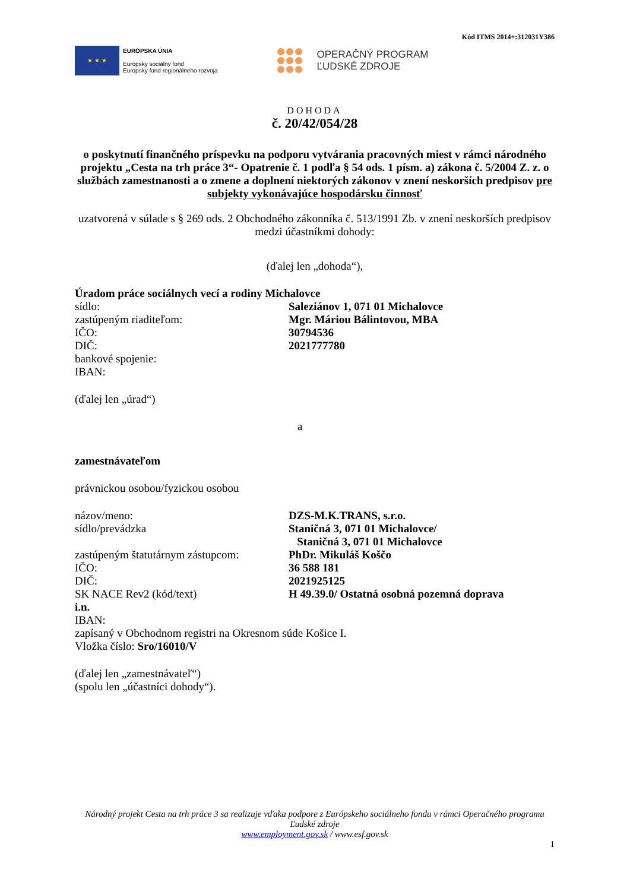Kód ITMS 2014+:312031Y386
★ ★ ★
EURÓPSKA ÚNIA
Európsky sociálny fond
Európsky fond regionálneho rozvoja
OPERAČNÝ PROGRAM
ĽUDSKÉ ZDROJE
DOHODA
č. 20/42/054/28
o poskytnutí finančného príspevku na podporu vytvárania pracovných miest v rámci národného projektu „Cesta na trh práce 3“- Opatrenie č. 1 podľa § 54 ods. 1 písm. a) zákona č. 5/2004 Z. z. o službách zamestnanosti a o zmene a doplnení niektorých zákonov v znení neskorších predpisov pre subjekty vykonávajúce hospodársku činnosť
uzatvorená v súlade s § 269 ods. 2 Obchodného zákonníka č. 513/1991 Zb. v znení neskorších predpisov
medzi účastníkmi dohody:
(ďalej len „dohoda“),
Úradom práce sociálnych vecí a rodiny Michalovce
sídlo: Saleziánov 1, 071 01 Michalovce
zastúpeným riaditeľom: Mgr. Máriou Bálintovou, MBA
IČO: 30794536
DIČ: 2021777780
bankové spojenie:
IBAN:
(ďalej len „úrad“)
a
zamestnávateľom
právnickou osobou/fyzickou osobou
názov/meno: DZS-M.K.TRANS, s.r.o.
sídlo/prevádzka Staničná 3, 071 01 Michalovce/
Staničná 3, 071 01 Michalovce
zastúpeným štatutárnym zástupcom: PhDr. Mikuláš Koščo
IČO: 36 588 181
DIČ: 2021925125
SK NACE Rev2 (kód/text) H 49.39.0/ Ostatná osobná pozemná doprava
i.n.
IBAN:
zapísaný v Obchodnom registri na Okresnom súde Košice I.
Vložka číslo: Sro/16010/V
(ďalej len „zamestnávateľ“)
(spolu len „účastníci dohody“).
Národný projekt Cesta na trh práce 3 sa realizuje vďaka podpore z Európskeho sociálneho fondu v rámci Operačného programu Ľudské zdroje
www.employment.gov.sk / www.esf.gov.sk
1